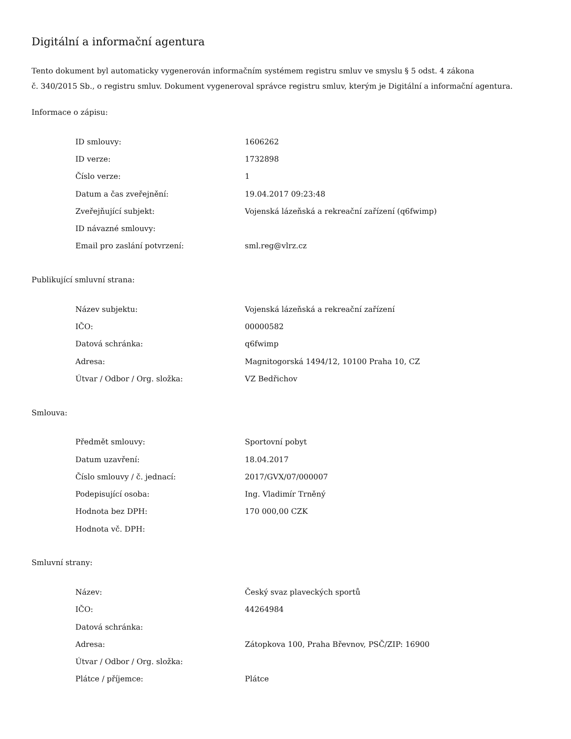Digitální a informační agentura
Tento dokument byl automaticky vygenerován informačním systémem registru smluv ve smyslu § 5 odst. 4 zákona
č. 340/2015 Sb., o registru smluv. Dokument vygeneroval správce registru smluv, kterým je Digitální a informační agentura.
Informace o zápisu:
| ID smlouvy: | 1606262 |
| ID verze: | 1732898 |
| Číslo verze: | 1 |
| Datum a čas zveřejnění: | 19.04.2017 09:23:48 |
| Zveřejňující subjekt: | Vojenská lázeňská a rekreační zařízení (q6fwimp) |
| ID návazné smlouvy: | |
| Email pro zaslání potvrzení: | sml.reg@vlrz.cz |
Publikující smluvní strana:
| Název subjektu: | Vojenská lázeňská a rekreační zařízení |
| IČO: | 00000582 |
| Datová schránka: | q6fwimp |
| Adresa: | Magnitogorská 1494/12, 10100 Praha 10, CZ |
| Útvar / Odbor / Org. složka: | VZ Bedřichov |
Smlouva:
| Předmět smlouvy: | Sportovní pobyt |
| Datum uzavření: | 18.04.2017 |
| Číslo smlouvy / č. jednací: | 2017/GVX/07/000007 |
| Podepisující osoba: | Ing. Vladimír Trněný |
| Hodnota bez DPH: | 170 000,00 CZK |
| Hodnota vč. DPH: | |
Smluvní strany:
| Název: | Český svaz plaveckých sportů |
| IČO: | 44264984 |
| Datová schránka: | |
| Adresa: | Zátopkova 100, Praha Břevnov, PSČ/ZIP: 16900 |
| Útvar / Odbor / Org. složka: | |
| Plátce / příjemce: | Plátce |